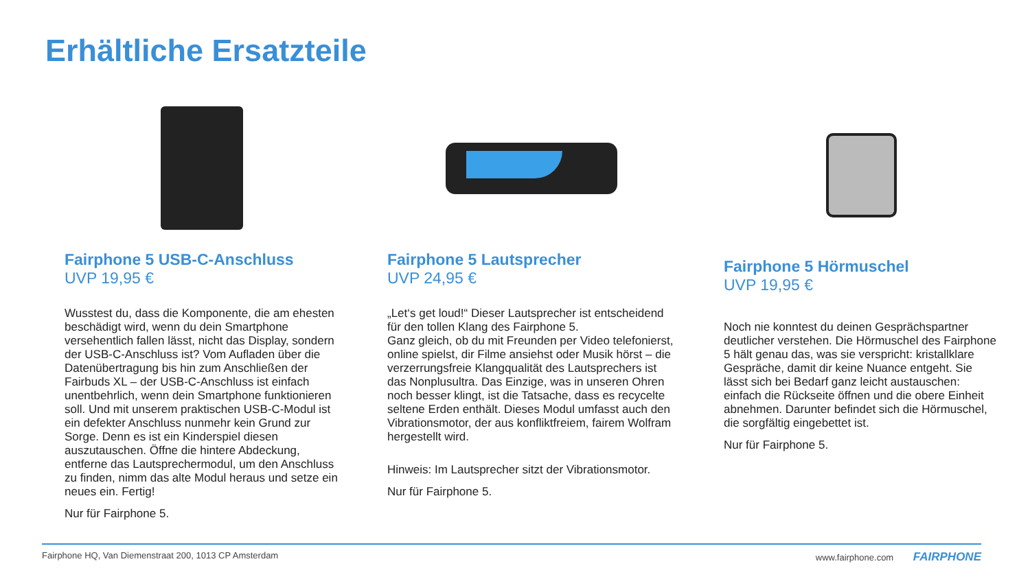Erhältliche Ersatzteile
Fairphone 5 USB-C-Anschluss
UVP 19,95 €
Wusstest du, dass die Komponente, die am ehesten beschädigt wird, wenn du dein Smartphone versehentlich fallen lässt, nicht das Display, sondern der USB-C-Anschluss ist? Vom Aufladen über die Datenübertragung bis hin zum Anschließen der Fairbuds XL – der USB-C-Anschluss ist einfach unentbehrlich, wenn dein Smartphone funktionieren soll. Und mit unserem praktischen USB-C-Modul ist ein defekter Anschluss nunmehr kein Grund zur Sorge. Denn es ist ein Kinderspiel diesen auszutauschen. Öffne die hintere Abdeckung, entferne das Lautsprechermodul, um den Anschluss zu finden, nimm das alte Modul heraus und setze ein neues ein. Fertig!
Nur für Fairphone 5.
Fairphone 5 Lautsprecher
UVP 24,95 €
„Let‘s get loud!“ Dieser Lautsprecher ist entscheidend für den tollen Klang des Fairphone 5.
Ganz gleich, ob du mit Freunden per Video telefonierst, online spielst, dir Filme ansiehst oder Musik hörst – die verzerrungsfreie Klangqualität des Lautsprechers ist das Nonplusultra. Das Einzige, was in unseren Ohren noch besser klingt, ist die Tatsache, dass es recycelte seltene Erden enthält. Dieses Modul umfasst auch den Vibrationsmotor, der aus konfliktfreiem, fairem Wolfram hergestellt wird.
Hinweis: Im Lautsprecher sitzt der Vibrationsmotor.
Nur für Fairphone 5.
Fairphone 5 Hörmuschel
UVP 19,95 €
Noch nie konntest du deinen Gesprächspartner deutlicher verstehen. Die Hörmuschel des Fairphone 5 hält genau das, was sie verspricht: kristallklare Gespräche, damit dir keine Nuance entgeht. Sie lässt sich bei Bedarf ganz leicht austauschen: einfach die Rückseite öffnen und die obere Einheit abnehmen. Darunter befindet sich die Hörmuschel, die sorgfältig eingebettet ist.
Nur für Fairphone 5.
Fairphone HQ, Van Diemenstraat 200, 1013 CP Amsterdam www.fairphone.com FAIRPHONE